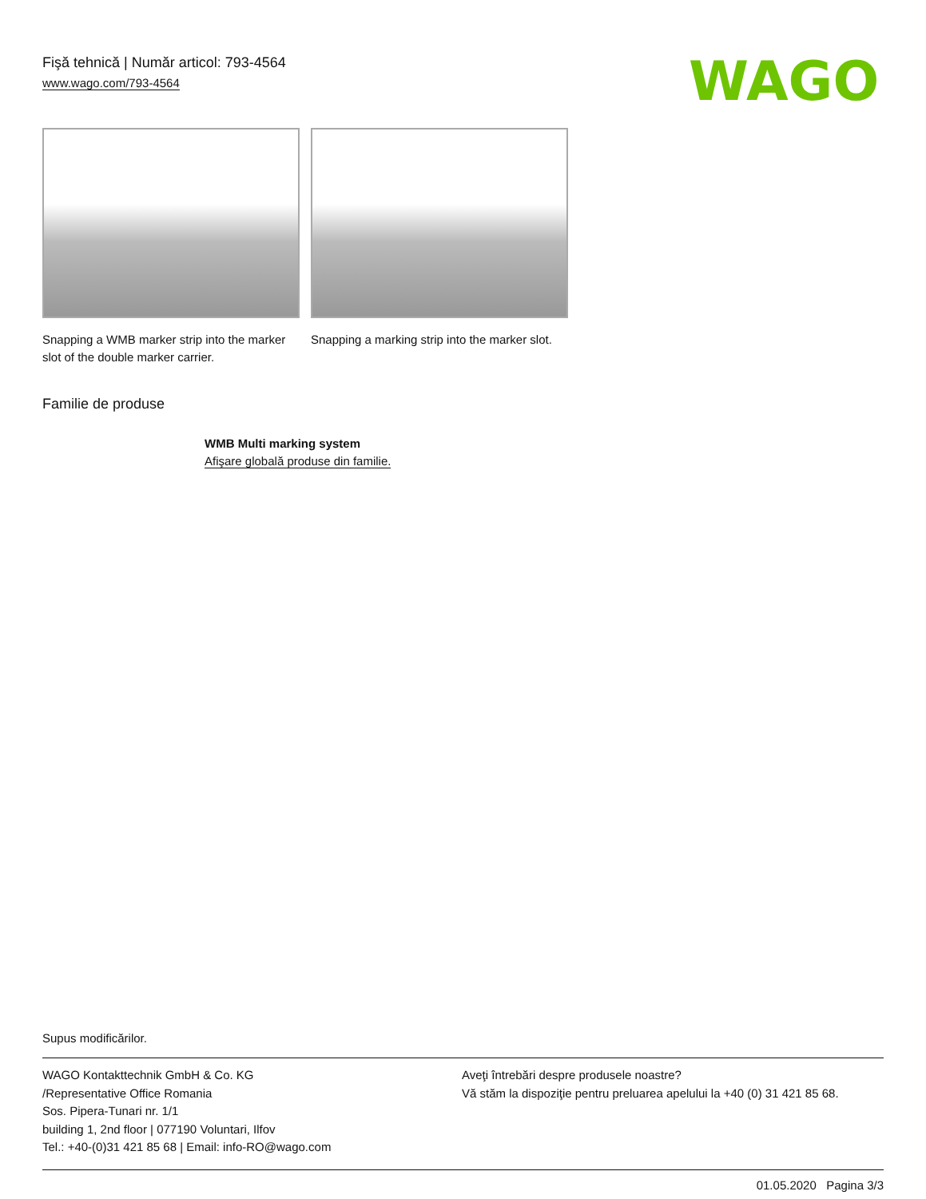Fişă tehnică | Număr articol: 793-4564
www.wago.com/793-4564
WAGO
Snapping a WMB marker strip into the marker slot of the double marker carrier.
Snapping a marking strip into the marker slot.
Familie de produse
WMB Multi marking system
Afişare globală produse din familie.
Supus modificărilor.
WAGO Kontakttechnik GmbH & Co. KG
/Representative Office Romania
Sos. Pipera-Tunari nr. 1/1
building 1, 2nd floor | 077190 Voluntari, Ilfov
Tel.: +40-(0)31 421 85 68 | Email: info-RO@wago.com
Aveţi întrebări despre produsele noastre?
Vă stăm la dispoziţie pentru preluarea apelului la +40 (0) 31 421 85 68.
01.05.2020 Pagina 3/3